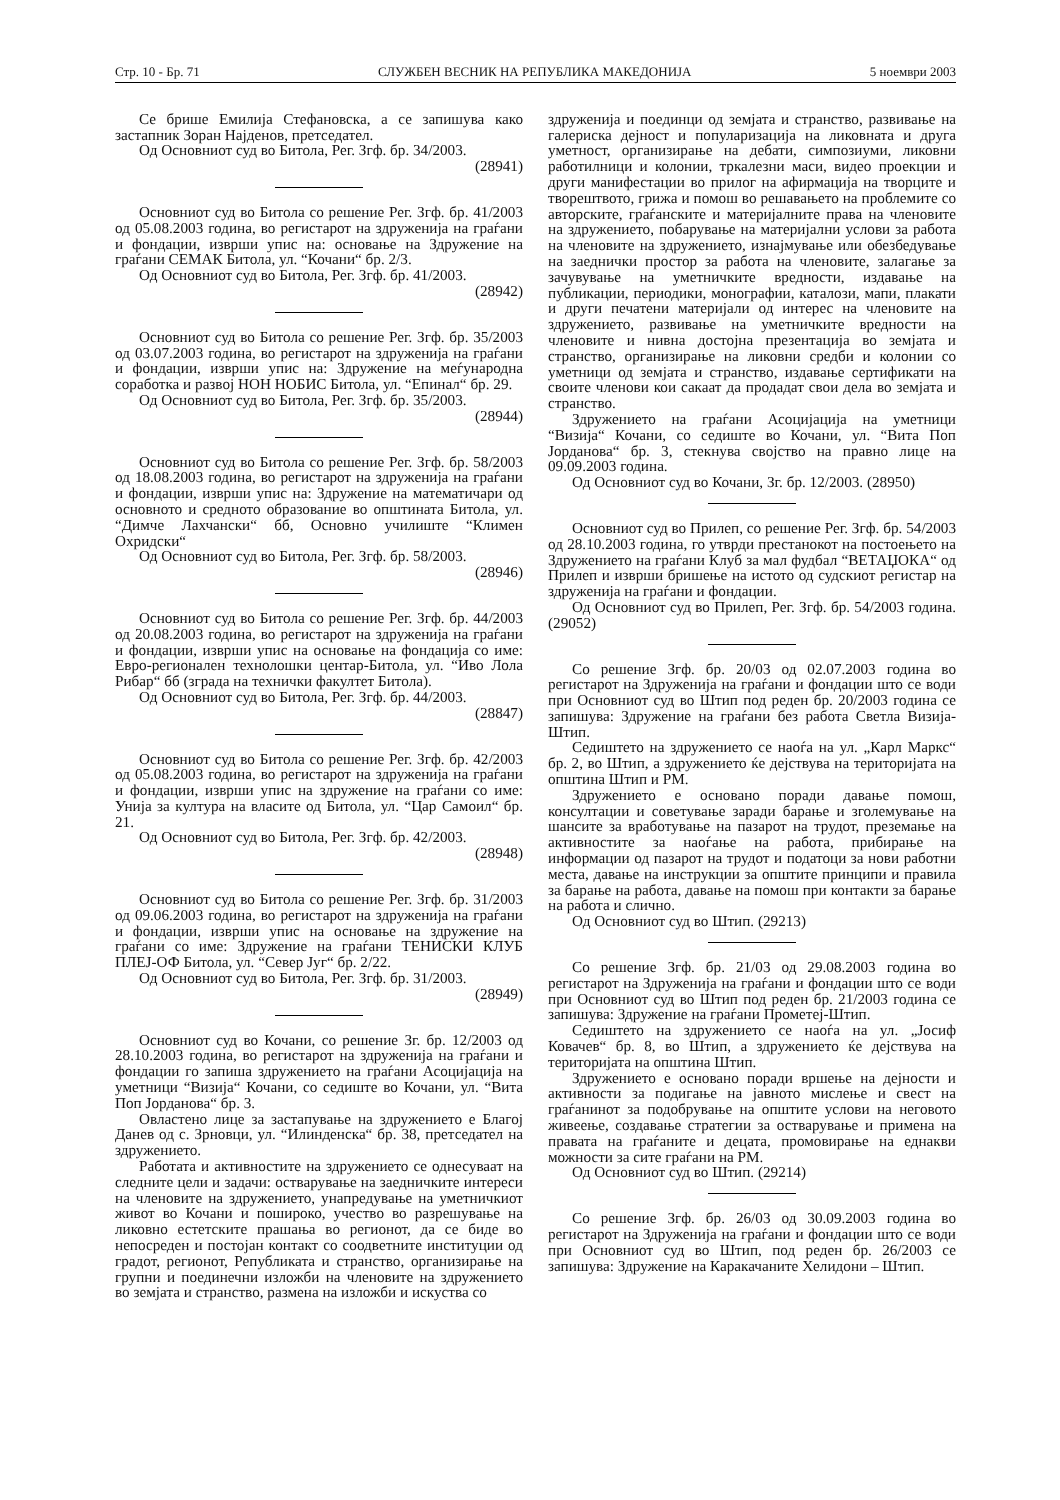Стр. 10 - Бр. 71 СЛУЖБЕН ВЕСНИК НА РЕПУБЛИКА МАКЕДОНИЈА 5 ноември 2003
Се брише Емилија Стефановска, а се запишува како застапник Зоран Најденов, претседател.
Од Основниот суд во Битола, Рег. Згф. бр. 34/2003.
(28941)
Основниот суд во Битола со решение Рег. Згф. бр. 41/2003 од 05.08.2003 година, во регистарот на здруженија на граѓани и фондации, изврши упис на: основање на Здружение на граѓани СЕМАК Битола, ул. “Кочани“ бр. 2/3.
Од Основниот суд во Битола, Рег. Згф. бр. 41/2003.
(28942)
Основниот суд во Битола со решение Рег. Згф. бр. 35/2003 од 03.07.2003 година, во регистарот на здруженија на граѓани и фондации, изврши упис на: Здружение на меѓународна соработка и развој НОН НОБИС Битола, ул. “Епинал“ бр. 29.
Од Основниот суд во Битола, Рег. Згф. бр. 35/2003.
(28944)
Основниот суд во Битола со решение Рег. Згф. бр. 58/2003 од 18.08.2003 година, во регистарот на здруженија на граѓани и фондации, изврши упис на: Здружение на математичари од основното и средното образование во општината Битола, ул. “Димче Лахчански“ бб, Основно училиште “Климен Охридски“
Од Основниот суд во Битола, Рег. Згф. бр. 58/2003.
(28946)
Основниот суд во Битола со решение Рег. Згф. бр. 44/2003 од 20.08.2003 година, во регистарот на здруженија на граѓани и фондации, изврши упис на основање на фондација со име: Евро-регионален технолошки центар-Битола, ул. “Иво Лола Рибар“ бб (зграда на технички факултет Битола).
Од Основниот суд во Битола, Рег. Згф. бр. 44/2003.
(28847)
Основниот суд во Битола со решение Рег. Згф. бр. 42/2003 од 05.08.2003 година, во регистарот на здруженија на граѓани и фондации, изврши упис на здружение на граѓани со име: Унија за култура на власите од Битола, ул. “Цар Самоил“ бр. 21.
Од Основниот суд во Битола, Рег. Згф. бр. 42/2003.
(28948)
Основниот суд во Битола со решение Рег. Згф. бр. 31/2003 од 09.06.2003 година, во регистарот на здруженија на граѓани и фондации, изврши упис на основање на здружение на граѓани со име: Здружение на граѓани ТЕНИСКИ КЛУБ ПЛЕЈ-ОФ Битола, ул. “Север Југ“ бр. 2/22.
Од Основниот суд во Битола, Рег. Згф. бр. 31/2003.
(28949)
Основниот суд во Кочани, со решение Зг. бр. 12/2003 од 28.10.2003 година, во регистарот на здруженија на граѓани и фондации го запиша здружението на граѓани Асоцијација на уметници “Визија“ Кочани, со седиште во Кочани, ул. “Вита Поп Јорданова“ бр. 3.
Овластено лице за застапување на здружението е Благој Данев од с. Зрновци, ул. “Илинденска“ бр. 38, претседател на здружението.
Работата и активностите на здружението се однесуваат на следните цели и задачи: остварување на заедничките интереси на членовите на здружението, унапредување на уметничкиот живот во Кочани и пошироко, учество во разрешување на ликовно естетските прашања во регионот, да се биде во непосреден и постојан контакт со соодветните институции од градот, регионот, Републиката и странство, организирање на групни и поединечни изложби на членовите на здружението во земјата и странство, размена на изложби и искуства со
здруженија и поединци од земјата и странство, развивање на галериска дејност и популаризација на ликовната и друга уметност, организирање на дебати, симпозиуми, ликовни работилници и колонии, тркалезни маси, видео проекции и други манифестации во прилог на афирмација на творците и творештвото, грижа и помош во решавањето на проблемите со авторските, граѓанските и материјалните права на членовите на здружението, побарување на материјални услови за работа на членовите на здружението, изнајмување или обезбедување на заеднички простор за работа на членовите, залагање за зачувување на уметничките вредности, издавање на публикации, периодики, монографии, каталози, мапи, плакати и други печатени материјали од интерес на членовите на здружението, развивање на уметничките вредности на членовите и нивна достојна презентација во земјата и странство, организирање на ликовни средби и колонии со уметници од земјата и странство, издавање сертификати на своите членови кои сакаат да продадат свои дела во земјата и странство.
Здружението на граѓани Асоцијација на уметници “Визија“ Кочани, со седиште во Кочани, ул. “Вита Поп Јорданова“ бр. 3, стекнува својство на правно лице на 09.09.2003 година.
Од Основниот суд во Кочани, Зг. бр. 12/2003. (28950)
Основниот суд во Прилеп, со решение Рег. Згф. бр. 54/2003 од 28.10.2003 година, го утврди престанокот на постоењето на Здружението на граѓани Клуб за мал фудбал “ВЕТАЏОКА“ од Прилеп и изврши бришење на истото од судскиот регистар на здруженија на граѓани и фондации.
Од Основниот суд во Прилеп, Рег. Згф. бр. 54/2003 година. (29052)
Со решение Згф. бр. 20/03 од 02.07.2003 година во регистарот на Здруженија на граѓани и фондации што се води при Основниот суд во Штип под реден бр. 20/2003 година се запишува: Здружение на граѓани без работа Светла Визија-Штип.
Седиштето на здружението се наоѓа на ул. „Карл Маркс“ бр. 2, во Штип, а здружението ќе дејствува на територијата на општина Штип и РМ.
Здружението е основано поради давање помош, консултации и советување заради барање и зголемување на шансите за вработување на пазарот на трудот, преземање на активностите за наоѓање на работа, прибирање на информации од пазарот на трудот и податоци за нови работни места, давање на инструкции за општите принципи и правила за барање на работа, давање на помош при контакти за барање на работа и слично.
Од Основниот суд во Штип. (29213)
Со решение Згф. бр. 21/03 од 29.08.2003 година во регистарот на Здруженија на граѓани и фондации што се води при Основниот суд во Штип под реден бр. 21/2003 година се запишува: Здружение на граѓани Прометеј-Штип.
Седиштето на здружението се наоѓа на ул. „Јосиф Ковачев“ бр. 8, во Штип, а здружението ќе дејствува на територијата на општина Штип.
Здружението е основано поради вршење на дејности и активности за подигање на јавното мислење и свест на граѓанинот за подобрување на општите услови на неговото живеење, создавање стратегии за остварување и примена на правата на граѓаните и децата, промовирање на еднакви можности за сите граѓани на РМ.
Од Основниот суд во Штип. (29214)
Со решение Згф. бр. 26/03 од 30.09.2003 година во регистарот на Здруженија на граѓани и фондации што се води при Основниот суд во Штип, под реден бр. 26/2003 се запишува: Здружение на Каракачаните Хелидони – Штип.